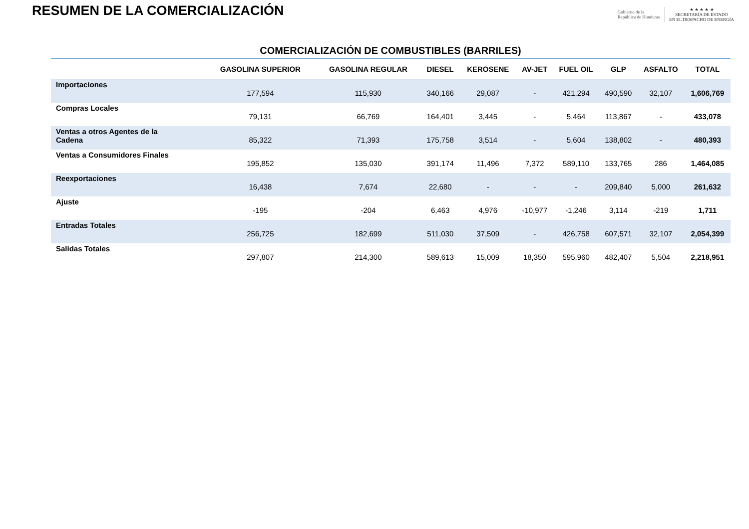RESUMEN DE LA COMERCIALIZACIÓN
Gobierno de la
República de Honduras
★ ★ ★ ★ ★
SECRETARÍA DE ESTADO
EN EL DESPACHO DE ENERGÍA
COMERCIALIZACIÓN DE COMBUSTIBLES (BARRILES)
| | GASOLINA SUPERIOR | GASOLINA REGULAR | DIESEL | KEROSENE | AV-JET | FUEL OIL | GLP | ASFALTO | TOTAL |
| --- | --- | --- | --- | --- | --- | --- | --- | --- | --- |
| Importaciones | 177,594 | 115,930 | 340,166 | 29,087 | - | 421,294 | 490,590 | 32,107 | 1,606,769 |
| Compras Locales | 79,131 | 66,769 | 164,401 | 3,445 | - | 5,464 | 113,867 | - | 433,078 |
| Ventas a otros Agentes de la Cadena | 85,322 | 71,393 | 175,758 | 3,514 | - | 5,604 | 138,802 | - | 480,393 |
| Ventas a Consumidores Finales | 195,852 | 135,030 | 391,174 | 11,496 | 7,372 | 589,110 | 133,765 | 286 | 1,464,085 |
| Reexportaciones | 16,438 | 7,674 | 22,680 | - | - | - | 209,840 | 5,000 | 261,632 |
| Ajuste | -195 | -204 | 6,463 | 4,976 | -10,977 | -1,246 | 3,114 | -219 | 1,711 |
| Entradas Totales | 256,725 | 182,699 | 511,030 | 37,509 | - | 426,758 | 607,571 | 32,107 | 2,054,399 |
| Salidas Totales | 297,807 | 214,300 | 589,613 | 15,009 | 18,350 | 595,960 | 482,407 | 5,504 | 2,218,951 |